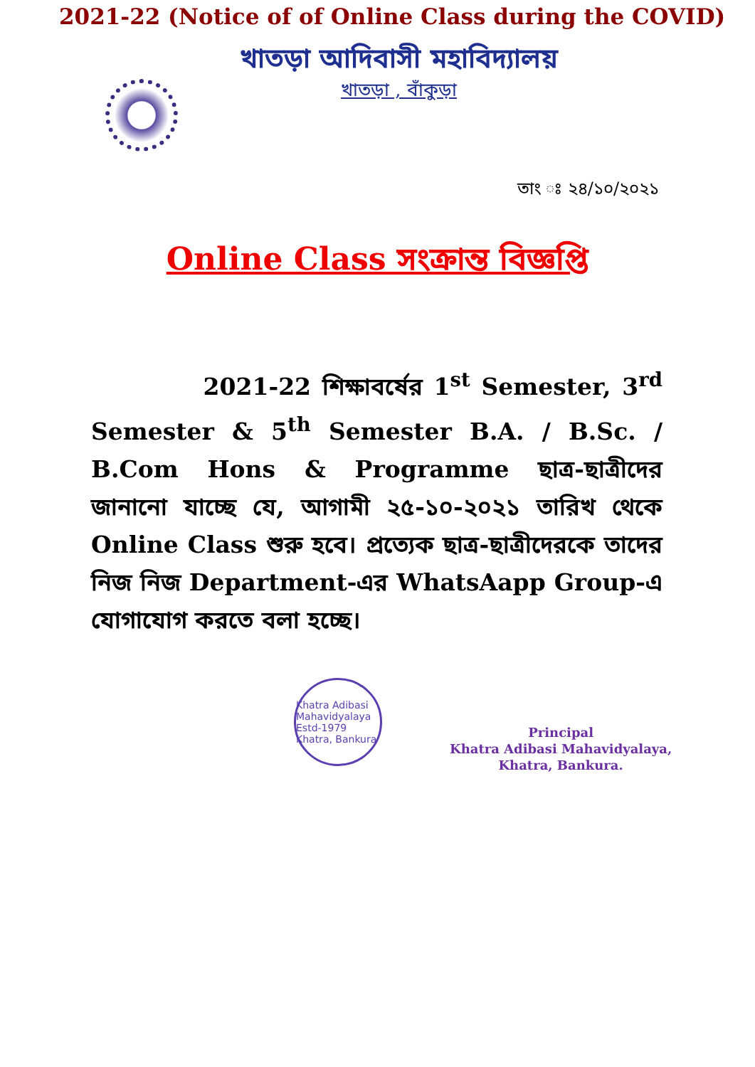2021-22 (Notice of of Online Class during the COVID)
খাতড়া আদিবাসী মহাবিদ্যালয়
খাতড়া , বাঁকুড়া
তাং ঃ ২৪/১০/২০২১
Online Class সংক্রান্ত বিজ্ঞপ্তি
2021-22 শিক্ষাবর্ষের 1<sup>st</sup> Semester, 3<sup>rd</sup> Semester & 5<sup>th</sup> Semester B.A. / B.Sc. / B.Com Hons & Programme ছাত্র-ছাত্রীদের জানানো যাচ্ছে যে, আগামী ২৫-১০-২০২১ তারিখ থেকে Online Class শুরু হবে। প্রত্যেক ছাত্র-ছাত্রীদেরকে তাদের নিজ নিজ Department-এর WhatsAapp Group-এ যোগাযোগ করতে বলা হচ্ছে।
Khatra Adibasi Mahavidyalaya Estd-1979 Khatra, Bankura
Principal
Khatra Adibasi Mahavidyalaya,
Khatra, Bankura.